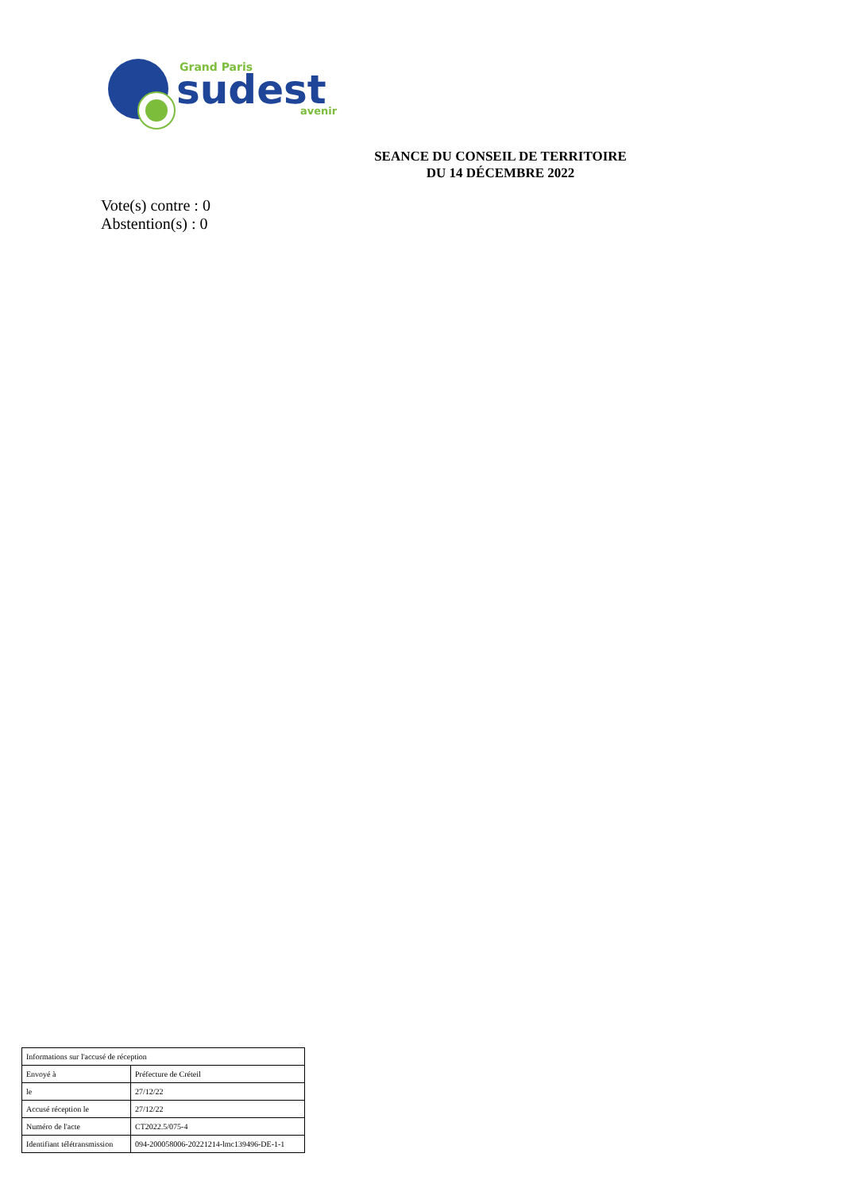Grand Paris
sudest
avenir
SEANCE DU CONSEIL DE TERRITOIRE
DU 14 DÉCEMBRE 2022
Vote(s) contre : 0
Abstention(s) : 0
| Informations sur l'accusé de réception | |
| Envoyé à | Préfecture de Créteil |
| le | 27/12/22 |
| Accusé réception le | 27/12/22 |
| Numéro de l'acte | CT2022.5/075-4 |
| Identifiant télétransmission | 094-200058006-20221214-lmc139496-DE-1-1 |